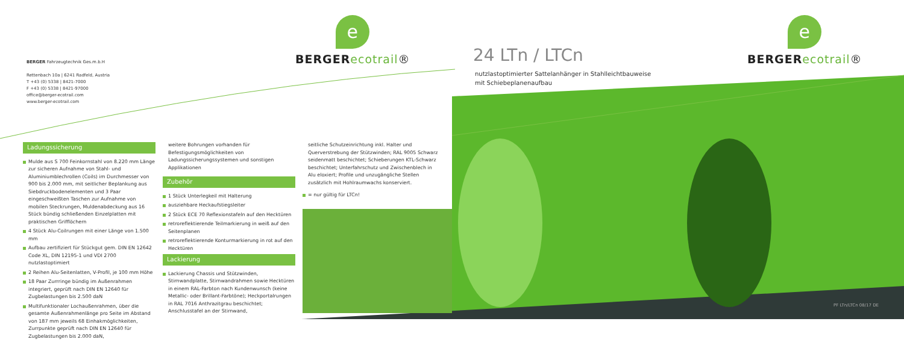e
BERGER ecotrail®
e
BERGER ecotrail®
BERGER Fahrzeugtechnik Ges.m.b.H
Rettenbach 10a | 6241 Radfeld, Austria
T +43 (0) 5338 | 8421-7000
F +43 (0) 5338 | 8421-97000
office@berger-ecotrail.com
www.berger-ecotrail.com
Ladungssicherung
Mulde aus S 700 Feinkornstahl von 8.220 mm Länge zur sicheren Aufnahme von Stahl- und Aluminiumblechrollen (Coils) im Durchmesser von 900 bis 2.000 mm, mit seitlicher Beplankung aus Siebdruckbodenelementen und 3 Paar eingeschweißten Taschen zur Aufnahme von mobilen Steckrungen, Muldenabdeckung aus 16 Stück bündig schließenden Einzelplatten mit praktischen Grifflöchern
4 Stück Alu-Coilrungen mit einer Länge von 1.500 mm
Aufbau zertifiziert für Stückgut gem. DIN EN 12642 Code XL, DIN 12195-1 und VDI 2700 nutzlastoptimiert
2 Reihen Alu-Seitenlatten, V-Profil, je 100 mm Höhe
18 Paar Zurrringe bündig im Außenrahmen integriert, geprüft nach DIN EN 12640 für Zugbelastungen bis 2.500 daN
Multifunktionaler Lochaußenrahmen, über die gesamte Außenrahmenlänge pro Seite im Abstand von 187 mm jeweils 68 Einhakmöglichkeiten, Zurrpunkte geprüft nach DIN EN 12640 für Zugbelastungen bis 2.000 daN,
weitere Bohrungen vorhanden für Befestigungsmöglichkeiten von Ladungssicherungssystemen und sonstigen Applikationen
Zubehör
1 Stück Unterlegkeil mit Halterung
ausziehbare Heckaufstiegsleiter
2 Stück ECE 70 Reflexionstafeln auf den Hecktüren
retroreflektierende Teilmarkierung in weiß auf den Seitenplanen
retroreflektierende Konturmarkierung in rot auf den Hecktüren
Lackierung
Lackierung Chassis und Stützwinden, Stirnwandplatte, Stirnwandrahmen sowie Hecktüren in einem RAL-Farbton nach Kundenwunsch (keine Metallic- oder Brillant-Farbtöne); Heckportalrungen in RAL 7016 Anthrazitgrau beschichtet; Anschlusstafel an der Stirnwand,
seitliche Schutzeinrichtung inkl. Halter und Querverstrebung der Stützwinden; RAL 9005 Schwarz seidenmatt beschichtet; Schieberungen KTL-Schwarz beschichtet; Unterfahrschutz und Zwischenblech in Alu eloxiert; Profile und unzugängliche Stellen zusätzlich mit Hohlraumwachs konserviert.
= nur gültig für LTCn!
24 LTn / LTCn
nutzlastoptimierter Sattelanhänger in Stahlleichtbauweise
mit Schiebeplanenaufbau
PF LTn/LTCn 08/17 DE